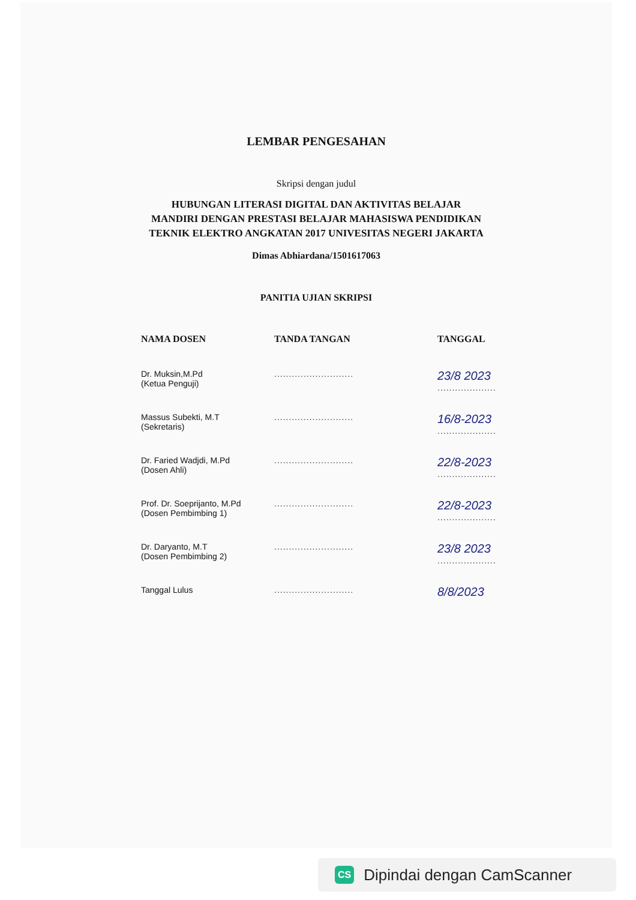LEMBAR PENGESAHAN
Skripsi dengan judul
HUBUNGAN LITERASI DIGITAL DAN AKTIVITAS BELAJAR
MANDIRI DENGAN PRESTASI BELAJAR MAHASISWA PENDIDIKAN
TEKNIK ELEKTRO ANGKATAN 2017 UNIVESITAS NEGERI JAKARTA
Dimas Abhiardana/1501617063
PANITIA UJIAN SKRIPSI
| NAMA DOSEN | TANDA TANGAN | TANGGAL |
| --- | --- | --- |
| Dr. Muksin,M.Pd (Ketua Penguji) | ........................... | 23/8 2023 .................... |
| Massus Subekti, M.T (Sekretaris) | ........................... | 16/8-2023 .................... |
| Dr. Faried Wadjdi, M.Pd (Dosen Ahli) | ........................... | 22/8-2023 .................... |
| Prof. Dr. Soeprijanto, M.Pd (Dosen Pembimbing 1) | ........................... | 22/8-2023 .................... |
| Dr. Daryanto, M.T (Dosen Pembimbing 2) | ........................... | 23/8 2023 .................... |
| Tanggal Lulus | ........................... | 8/8/2023 |
CS Dipindai dengan CamScanner